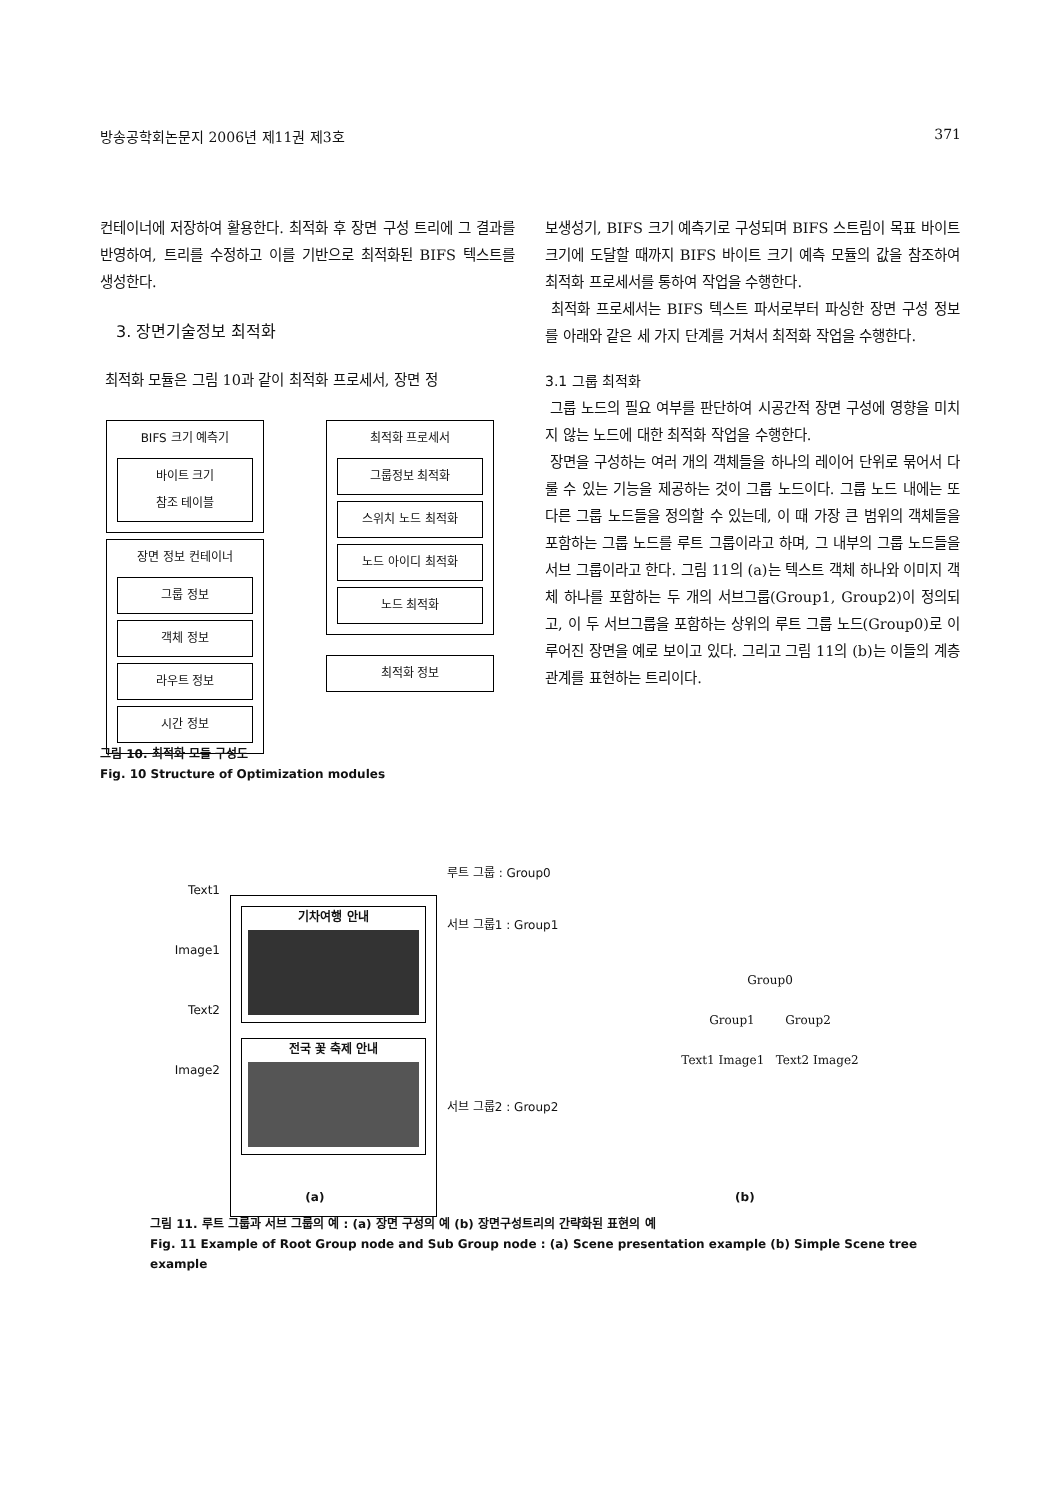방송공학회논문지 2006년 제11권 제3호 371
컨테이너에 저장하여 활용한다. 최적화 후 장면 구성 트리에 그 결과를 반영하여, 트리를 수정하고 이를 기반으로 최적화된 BIFS 텍스트를 생성한다.
3. 장면기술정보 최적화
최적화 모듈은 그림 10과 같이 최적화 프로세서, 장면 정
BIFS 크기 예측기
바이트 크기
참조 테이블
장면 정보 컨테이너
그룹 정보
객체 정보
라우트 정보
시간 정보
최적화 프로세서
그룹정보 최적화
스위치 노드 최적화
노드 아이디 최적화
노드 최적화
최적화 정보
그림 10. 최적화 모듈 구성도
Fig. 10 Structure of Optimization modules
보생성기, BIFS 크기 예측기로 구성되며 BIFS 스트림이 목표 바이트 크기에 도달할 때까지 BIFS 바이트 크기 예측 모듈의 값을 참조하여 최적화 프로세서를 통하여 작업을 수행한다.
최적화 프로세서는 BIFS 텍스트 파서로부터 파싱한 장면 구성 정보를 아래와 같은 세 가지 단계를 거쳐서 최적화 작업을 수행한다.
3.1 그룹 최적화
그룹 노드의 필요 여부를 판단하여 시공간적 장면 구성에 영향을 미치지 않는 노드에 대한 최적화 작업을 수행한다.
장면을 구성하는 여러 개의 객체들을 하나의 레이어 단위로 묶어서 다룰 수 있는 기능을 제공하는 것이 그룹 노드이다. 그룹 노드 내에는 또 다른 그룹 노드들을 정의할 수 있는데, 이 때 가장 큰 범위의 객체들을 포함하는 그룹 노드를 루트 그룹이라고 하며, 그 내부의 그룹 노드들을 서브 그룹이라고 한다. 그림 11의 (a)는 텍스트 객체 하나와 이미지 객체 하나를 포함하는 두 개의 서브그룹(Group1, Group2)이 정의되고, 이 두 서브그룹을 포함하는 상위의 루트 그룹 노드(Group0)로 이루어진 장면을 예로 보이고 있다. 그리고 그림 11의 (b)는 이들의 계층 관계를 표현하는 트리이다.
Text1
Image1
Text2
Image2
기차여행 안내
전국 꽃 축제 안내
루트 그룹 : Group0
서브 그룹1 : Group1
서브 그룹2 : Group2
Group0
Group1 Group2
Text1 Image1 Text2 Image2
(a) (b)
그림 11. 루트 그룹과 서브 그룹의 예 : (a) 장면 구성의 예 (b) 장면구성트리의 간략화된 표현의 예
Fig. 11 Example of Root Group node and Sub Group node : (a) Scene presentation example (b) Simple Scene tree example